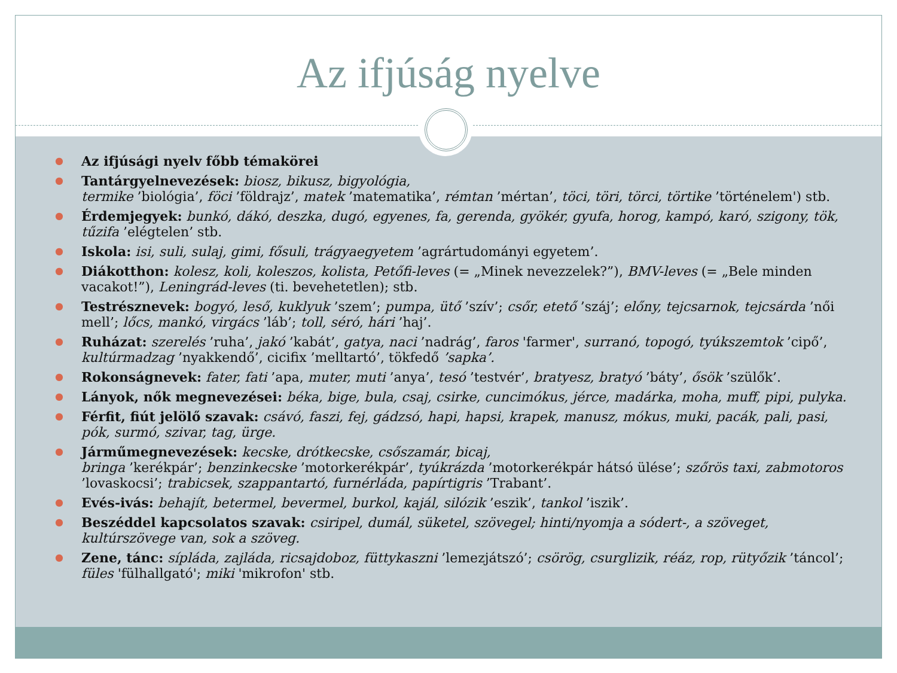Az ifjúság nyelve
● Az ifjúsági nyelv főbb témakörei
● Tantárgyelnevezések: biosz, bikusz, bigyológia,
termike ’biológia’, föci ’földrajz’, matek ’matematika’, rémtan ’mértan’, töci, töri, törci, törtike ’történelem') stb.
● Érdemjegyek: bunkó, dákó, deszka, dugó, egyenes, fa, gerenda, gyökér, gyufa, horog, kampó, karó, szigony, tök, tűzifa ’elégtelen’ stb.
● Iskola: isi, suli, sulaj, gimi, fősuli, trágyaegyetem ’agrártudományi egyetem’.
● Diákotthon: kolesz, koli, koleszos, kolista, Petőfi-leves (= „Minek nevezzelek?”), BMV-leves (= „Bele minden vacakot!”), Leningrád-leves (ti. bevehetetlen); stb.
● Testrésznevek: bogyó, leső, kuklyuk ’szem’; pumpa, ütő ’szív’; csőr, etető ’száj’; előny, tejcsarnok, tejcsárda ’női mell’; lőcs, mankó, virgács ’láb’; toll, séró, hári ’haj’.
● Ruházat: szerelés ’ruha’, jakó ’kabát’, gatya, naci ’nadrág’, faros 'farmer', surranó, topogó, tyúkszemtok ’cipő’, kultúrmadzag ’nyakkendő’, cicifix ’melltartó’, tökfedő ’sapka’.
● Rokonságnevek: fater, fati ’apa, muter, muti ’anya’, tesó ’testvér’, bratyesz, bratyó ’báty’, ősök ’szülők’.
● Lányok, nők megnevezései: béka, bige, bula, csaj, csirke, cuncimókus, jérce, madárka, moha, muff, pipi, pulyka.
● Férfit, fiút jelölő szavak: csávó, faszi, fej, gádzsó, hapi, hapsi, krapek, manusz, mókus, muki, pacák, pali, pasi, pók, surmó, szivar, tag, ürge.
● Járműmegnevezések: kecske, drótkecske, csőszamár, bicaj,
bringa ’kerékpár’; benzinkecske ’motorkerékpár’, tyúkrázda ’motorkerékpár hátsó ülése’; szőrös taxi, zabmotoros ’lovaskocsi’; trabicsek, szappantartó, furnérláda, papírtigris ’Trabant’.
● Evés-ivás: behajít, betermel, bevermel, burkol, kajál, silózik ’eszik’, tankol ’iszik’.
● Beszéddel kapcsolatos szavak: csiripel, dumál, süketel, szövegel; hinti/nyomja a sódert-, a szöveget, kultúrszövege van, sok a szöveg.
● Zene, tánc: sípláda, zajláda, ricsajdoboz, füttykaszni ’lemezjátszó’; csörög, csurglizik, réáz, rop, rütyőzik ’táncol’; füles 'fülhallgató'; miki 'mikrofon' stb.